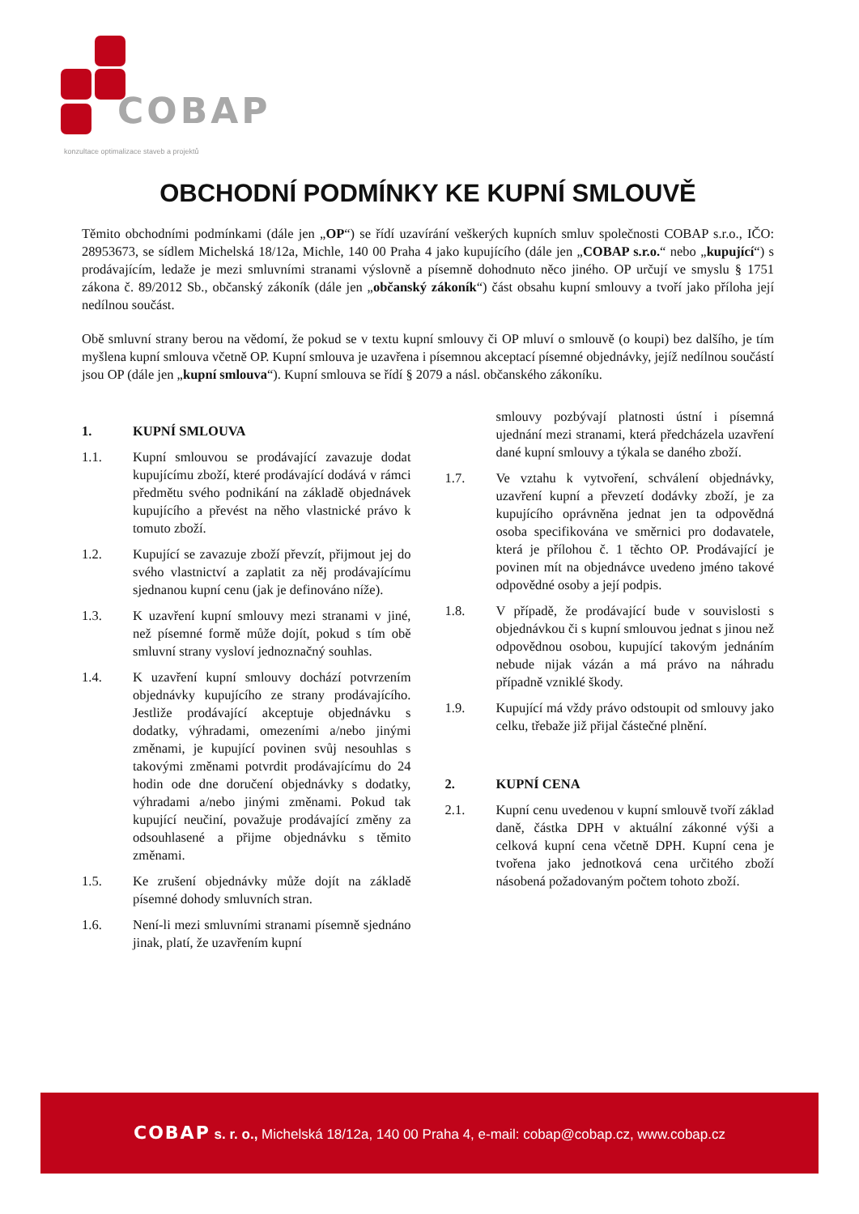COBAP
konzultace optimalizace staveb a projektů
OBCHODNÍ PODMÍNKY KE KUPNÍ SMLOUVĚ
Těmito obchodními podmínkami (dále jen „OP“) se řídí uzavírání veškerých kupních smluv společnosti COBAP s.r.o., IČO: 28953673, se sídlem Michelská 18/12a, Michle, 140 00 Praha 4 jako kupujícího (dále jen „COBAP s.r.o.“ nebo „kupující“) s prodávajícím, ledaže je mezi smluvními stranami výslovně a písemně dohodnuto něco jiného. OP určují ve smyslu § 1751 zákona č. 89/2012 Sb., občanský zákoník (dále jen „občanský zákoník“) část obsahu kupní smlouvy a tvoří jako příloha její nedílnou součást.
Obě smluvní strany berou na vědomí, že pokud se v textu kupní smlouvy či OP mluví o smlouvě (o koupi) bez dalšího, je tím myšlena kupní smlouva včetně OP. Kupní smlouva je uzavřena i písemnou akceptací písemné objednávky, jejíž nedílnou součástí jsou OP (dále jen „kupní smlouva“). Kupní smlouva se řídí § 2079 a násl. občanského zákoníku.
1. KUPNÍ SMLOUVA
1.1. Kupní smlouvou se prodávající zavazuje dodat kupujícímu zboží, které prodávající dodává v rámci předmětu svého podnikání na základě objednávek kupujícího a převést na něho vlastnické právo k tomuto zboží.
1.2. Kupující se zavazuje zboží převzít, přijmout jej do svého vlastnictví a zaplatit za něj prodávajícímu sjednanou kupní cenu (jak je definováno níže).
1.3. K uzavření kupní smlouvy mezi stranami v jiné, než písemné formě může dojít, pokud s tím obě smluvní strany vysloví jednoznačný souhlas.
1.4. K uzavření kupní smlouvy dochází potvrzením objednávky kupujícího ze strany prodávajícího. Jestliže prodávající akceptuje objednávku s dodatky, výhradami, omezeními a/nebo jinými změnami, je kupující povinen svůj nesouhlas s takovými změnami potvrdit prodávajícímu do 24 hodin ode dne doručení objednávky s dodatky, výhradami a/nebo jinými změnami. Pokud tak kupující neučiní, považuje prodávající změny za odsouhlasené a přijme objednávku s těmito změnami.
1.5. Ke zrušení objednávky může dojít na základě písemné dohody smluvních stran.
1.6. Není-li mezi smluvními stranami písemně sjednáno jinak, platí, že uzavřením kupní
smlouvy pozbývají platnosti ústní i písemná ujednání mezi stranami, která předcházela uzavření dané kupní smlouvy a týkala se daného zboží.
1.7. Ve vztahu k vytvoření, schválení objednávky, uzavření kupní a převzetí dodávky zboží, je za kupujícího oprávněna jednat jen ta odpovědná osoba specifikována ve směrnici pro dodavatele, která je přílohou č. 1 těchto OP. Prodávající je povinen mít na objednávce uvedeno jméno takové odpovědné osoby a její podpis.
1.8. V případě, že prodávající bude v souvislosti s objednávkou či s kupní smlouvou jednat s jinou než odpovědnou osobou, kupující takovým jednáním nebude nijak vázán a má právo na náhradu případně vzniklé škody.
1.9. Kupující má vždy právo odstoupit od smlouvy jako celku, třebaže již přijal částečné plnění.
2. KUPNÍ CENA
2.1. Kupní cenu uvedenou v kupní smlouvě tvoří základ daně, částka DPH v aktuální zákonné výši a celková kupní cena včetně DPH. Kupní cena je tvořena jako jednotková cena určitého zboží násobená požadovaným počtem tohoto zboží.
COBAP s. r. o., Michelská 18/12a, 140 00 Praha 4, e-mail: cobap@cobap.cz, www.cobap.cz